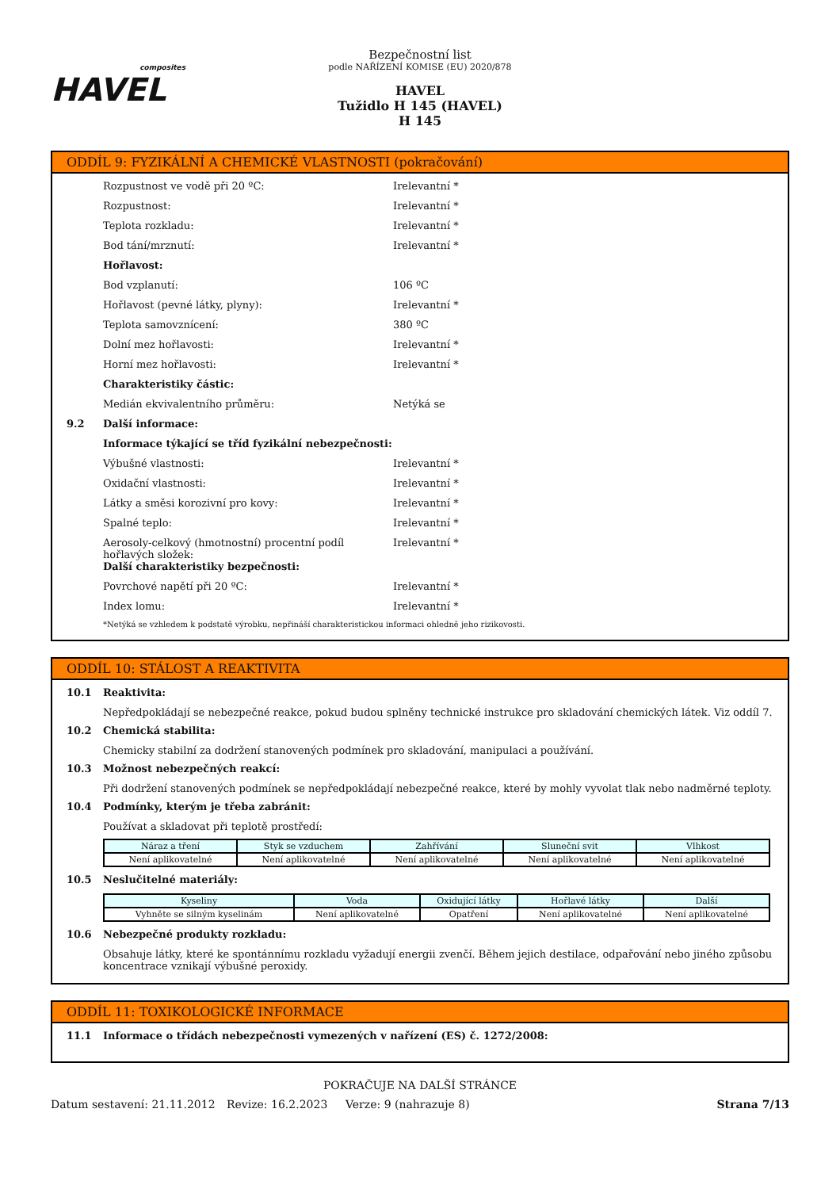composites
HAVEL
Bezpečnostní list
podle NAŘÍZENÍ KOMISE (EU) 2020/878
HAVEL
Tužidlo H 145 (HAVEL)
H 145
ODDÍL 9: FYZIKÁLNÍ A CHEMICKÉ VLASTNOSTI (pokračování)
Rozpustnost ve vodě při 20 ºC: Irelevantní *
Rozpustnost: Irelevantní *
Teplota rozkladu: Irelevantní *
Bod tání/mrznutí: Irelevantní *
Hořlavost:
Bod vzplanutí: 106 ºC
Hořlavost (pevné látky, plyny): Irelevantní *
Teplota samovznícení: 380 ºC
Dolní mez hořlavosti: Irelevantní *
Horní mez hořlavosti: Irelevantní *
Charakteristiky částic:
Medián ekvivalentního průměru: Netýká se
9.2 Další informace:
Informace týkající se tříd fyzikální nebezpečnosti:
Výbušné vlastnosti: Irelevantní *
Oxidační vlastnosti: Irelevantní *
Látky a směsi korozivní pro kovy: Irelevantní *
Spalné teplo: Irelevantní *
Aerosoly-celkový (hmotnostní) procentní podíl hořlavých složek: Irelevantní *
Další charakteristiky bezpečnosti:
Povrchové napětí při 20 ºC: Irelevantní *
Index lomu: Irelevantní *
*Netýká se vzhledem k podstatě výrobku, nepřináší charakteristickou informaci ohledně jeho rizikovosti.
ODDÍL 10: STÁLOST A REAKTIVITA
10.1 Reaktivita:
Nepředpokládají se nebezpečné reakce, pokud budou splněny technické instrukce pro skladování chemických látek. Viz oddíl 7.
10.2 Chemická stabilita:
Chemicky stabilní za dodržení stanovených podmínek pro skladování, manipulaci a používání.
10.3 Možnost nebezpečných reakcí:
Při dodržení stanovených podmínek se nepředpokládají nebezpečné reakce, které by mohly vyvolat tlak nebo nadměrné teploty.
10.4 Podmínky, kterým je třeba zabránit:
Používat a skladovat při teplotě prostředí:
| Náraz a tření | Styk se vzduchem | Zahřívání | Sluneční svit | Vlhkost |
| --- | --- | --- | --- | --- |
| Není aplikovatelné | Není aplikovatelné | Není aplikovatelné | Není aplikovatelné | Není aplikovatelné |
10.5 Neslučitelné materiály:
| Kyseliny | Voda | Oxidující látky | Hořlavé látky | Další |
| --- | --- | --- | --- | --- |
| Vyhněte se silným kyselinám | Není aplikovatelné | Opatření | Není aplikovatelné | Není aplikovatelné |
10.6 Nebezpečné produkty rozkladu:
Obsahuje látky, které ke spontánnímu rozkladu vyžadují energii zvenčí. Během jejich destilace, odpařování nebo jiného způsobu koncentrace vznikají výbušné peroxidy.
ODDÍL 11: TOXIKOLOGICKÉ INFORMACE
11.1 Informace o třídách nebezpečnosti vymezených v nařízení (ES) č. 1272/2008:
POKRAČUJE NA DALŠÍ STRÁNCE
Datum sestavení: 21.11.2012 Revize: 16.2.2023 Verze: 9 (nahrazuje 8) Strana 7/13